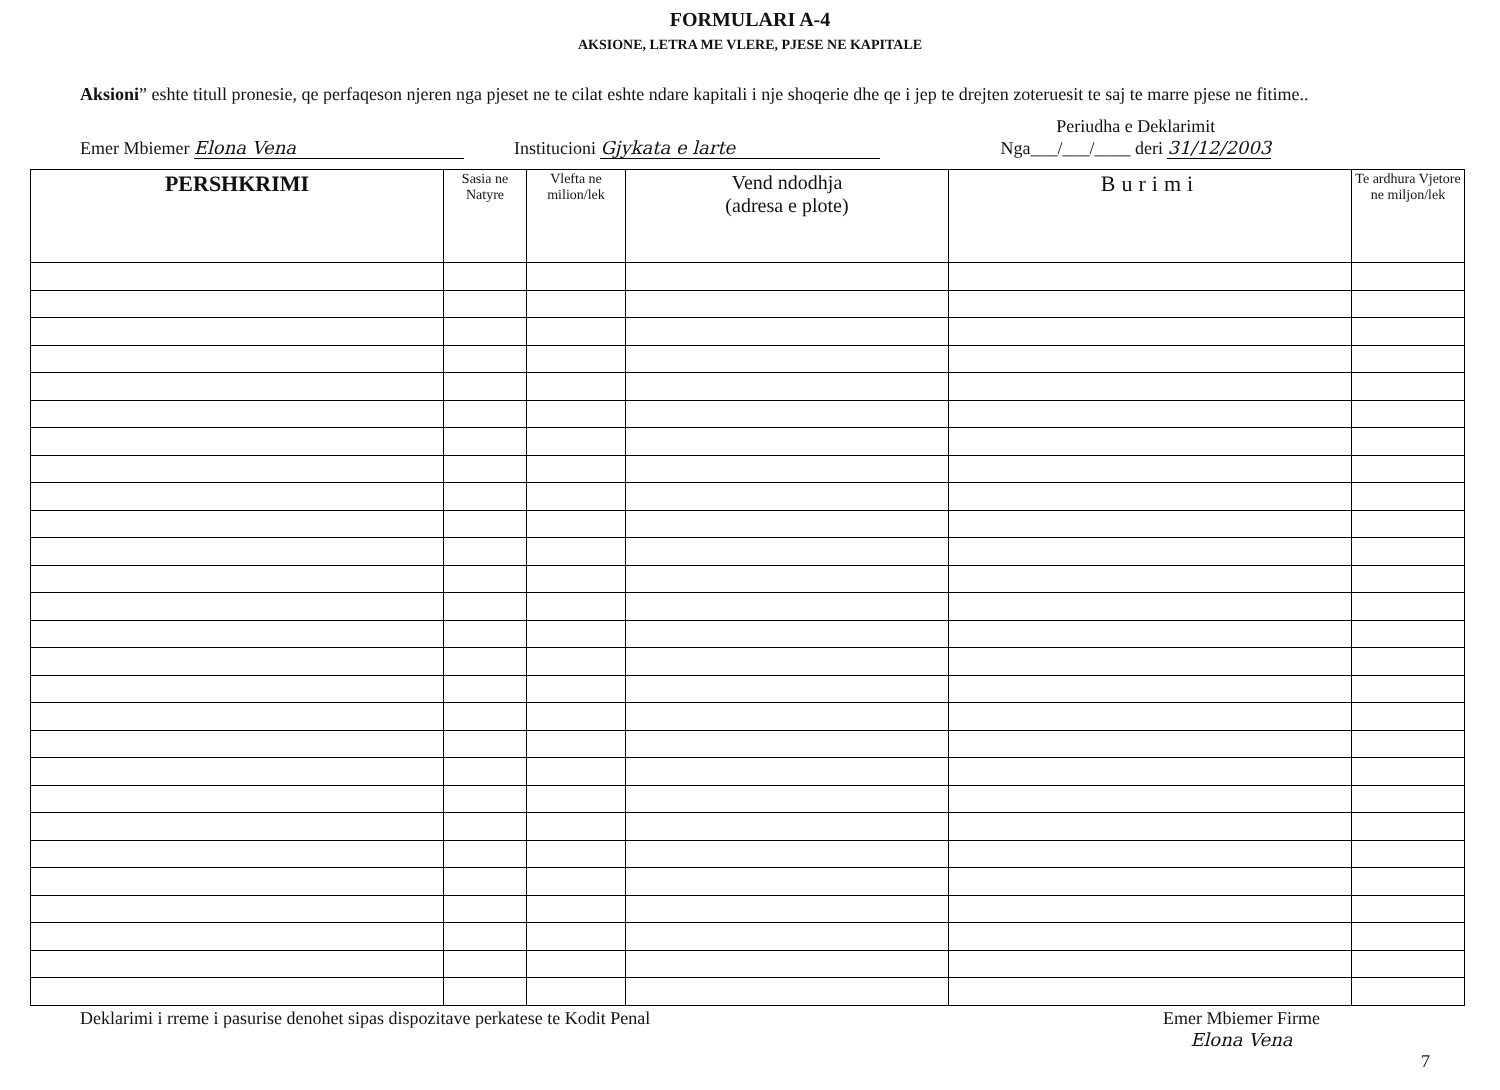FORMULARI A-4
AKSIONE, LETRA ME VLERE, PJESE NE KAPITALE
Aksioni” eshte titull pronesie, qe perfaqeson njeren nga pjeset ne te cilat eshte ndare kapitali i nje shoqerie dhe qe i jep te drejten zoteruesit te saj te marre pjese ne fitime..
Emer Mbiemer Elona Vena Institucioni Gjykata e larte Periudha e Deklarimit
Nga___/___/____ deri 31/12/2003
| PERSHKRIMI | Sasia ne Natyre | Vlefta ne milion/lek | Vend ndodhja (adresa e plote) | Burimi | Te ardhura Vjetore ne miljon/lek |
| --- | --- | --- | --- | --- | --- |
Deklarimi i rreme i pasurise denohet sipas dispozitave perkatese te Kodit Penal Emer Mbiemer Firme
Elona Vena
7